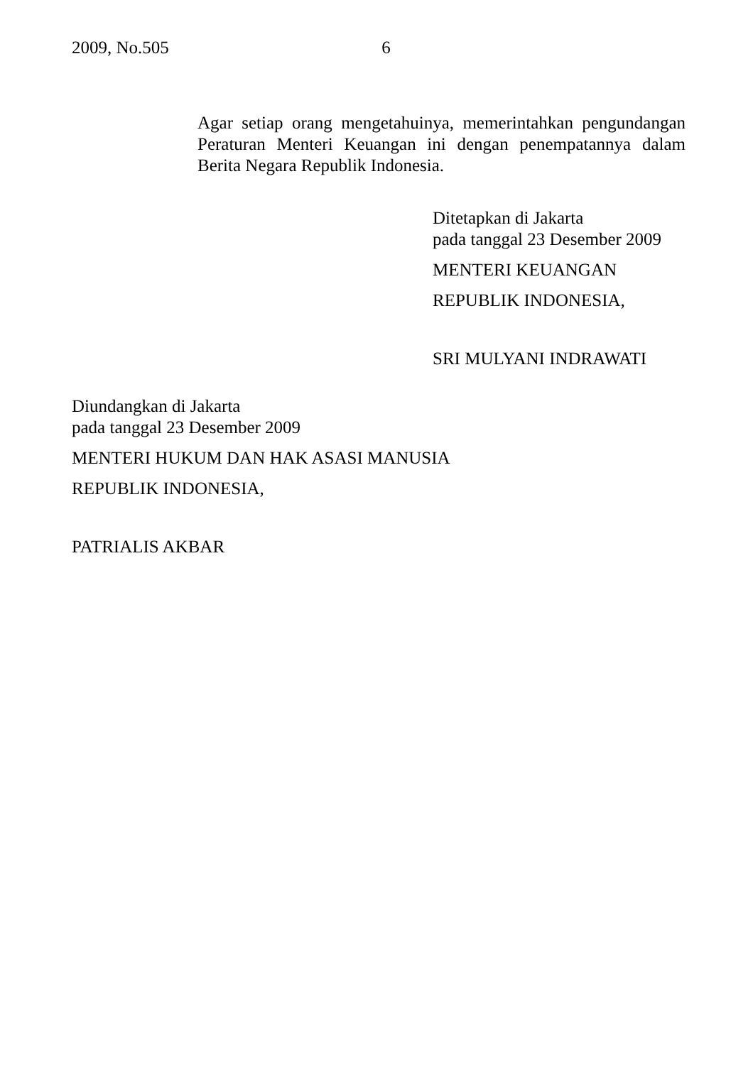2009, No.505 6
Agar setiap orang mengetahuinya, memerintahkan pengundangan Peraturan Menteri Keuangan ini dengan penempatannya dalam Berita Negara Republik Indonesia.
Ditetapkan di Jakarta
pada tanggal 23 Desember 2009
MENTERI KEUANGAN
REPUBLIK INDONESIA,
SRI MULYANI INDRAWATI
Diundangkan di Jakarta
pada tanggal 23 Desember 2009
MENTERI HUKUM DAN HAK ASASI MANUSIA
REPUBLIK INDONESIA,
PATRIALIS AKBAR